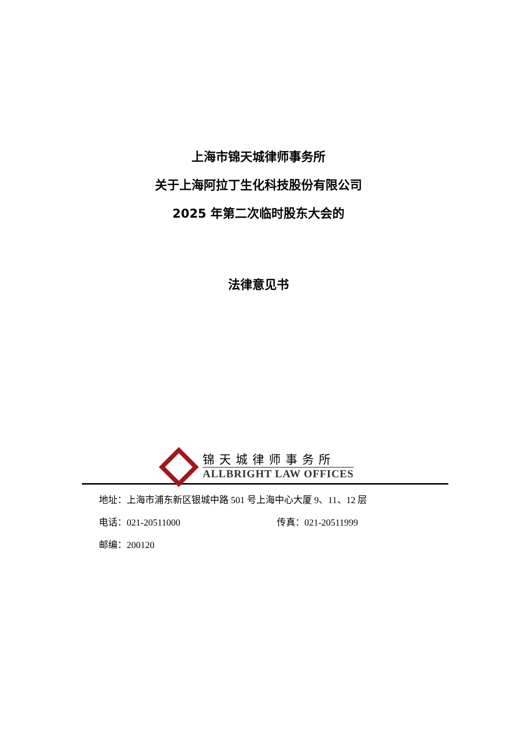上海市锦天城律师事务所
关于上海阿拉丁生化科技股份有限公司
2025 年第二次临时股东大会的
法律意见书
锦天城律师事务所
ALLBRIGHT LAW OFFICES
地址：上海市浦东新区银城中路 501 号上海中心大厦 9、11、12 层
电话：021-20511000 传真：021-20511999
邮编：200120